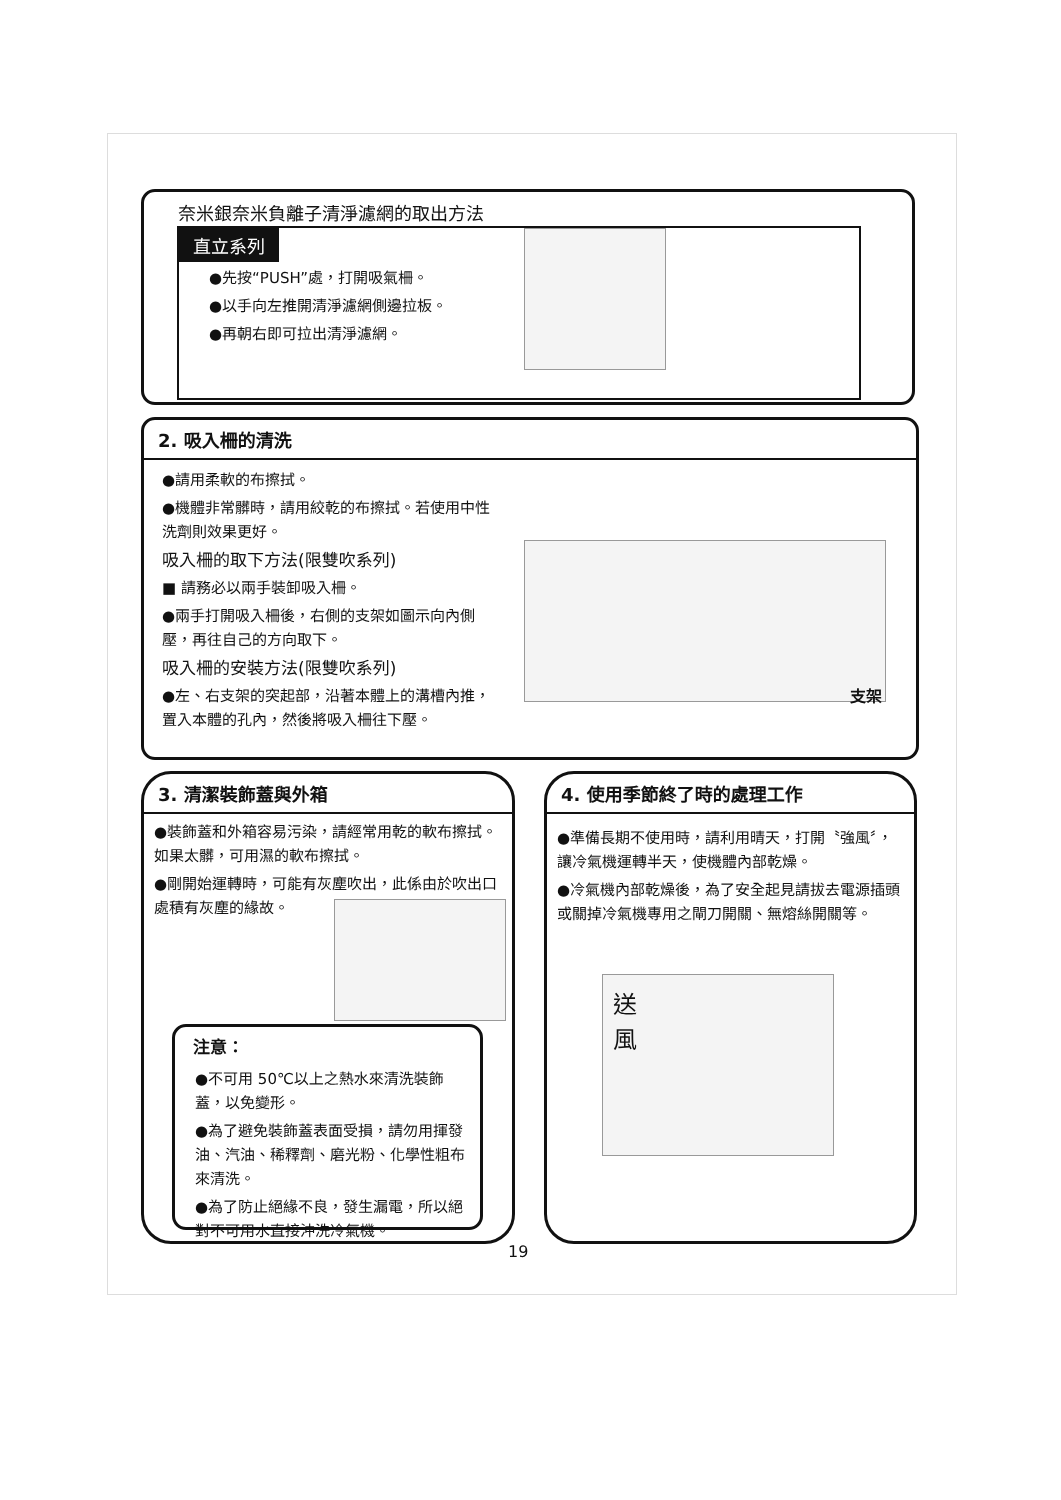奈米銀奈米負離子清淨濾網的取出方法
直立系列
●先按“PUSH”處，打開吸氣柵。
●以手向左推開清淨濾網側邊拉板。
●再朝右即可拉出清淨濾網。
2. 吸入柵的清洗
●請用柔軟的布擦拭。
●機體非常髒時，請用絞乾的布擦拭。若使用中性洗劑則效果更好。
吸入柵的取下方法(限雙吹系列)
■ 請務必以兩手裝卸吸入柵。
●兩手打開吸入柵後，右側的支架如圖示向內側壓，再往自己的方向取下。
吸入柵的安裝方法(限雙吹系列)
●左、右支架的突起部，沿著本體上的溝槽內推，置入本體的孔內，然後將吸入柵往下壓。
支架
3. 清潔裝飾蓋與外箱
●裝飾蓋和外箱容易污染，請經常用乾的軟布擦拭。如果太髒，可用濕的軟布擦拭。
●剛開始運轉時，可能有灰塵吹出，此係由於吹出口處積有灰塵的緣故。
注意：
●不可用 50℃以上之熱水來清洗裝飾蓋，以免變形。
●為了避免裝飾蓋表面受損，請勿用揮發油、汽油、稀釋劑、磨光粉、化學性粗布來清洗。
●為了防止絕緣不良，發生漏電，所以絕對不可用水直接沖洗冷氣機。
4. 使用季節終了時的處理工作
●準備長期不使用時，請利用晴天，打開〝強風〞，讓冷氣機運轉半天，使機體內部乾燥。
●冷氣機內部乾燥後，為了安全起見請拔去電源插頭或關掉冷氣機專用之閘刀開關、無熔絲開關等。
送
風
19